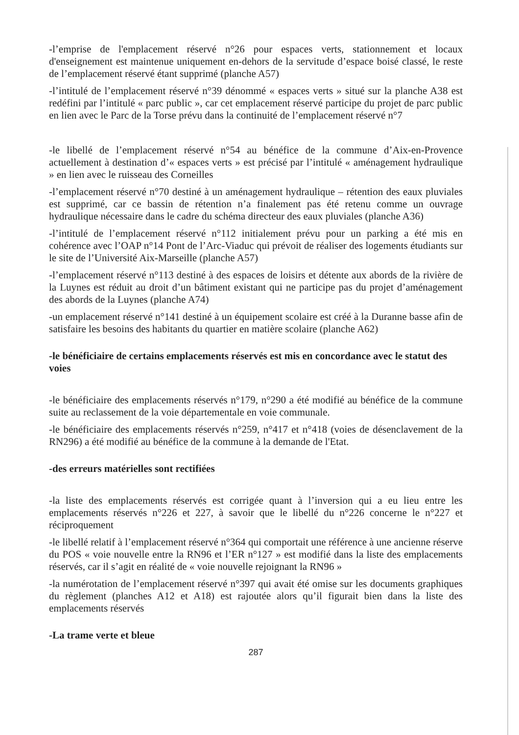-l’emprise de l'emplacement réservé n°26 pour espaces verts, stationnement et locaux d'enseignement est maintenue uniquement en-dehors de la servitude d’espace boisé classé, le reste de l’emplacement réservé étant supprimé (planche A57)
-l’intitulé de l’emplacement réservé n°39 dénommé « espaces verts » situé sur la planche A38 est redéfini par l’intitulé « parc public », car cet emplacement réservé participe du projet de parc public en lien avec le Parc de la Torse prévu dans la continuité de l’emplacement réservé n°7
-le libellé de l’emplacement réservé n°54 au bénéfice de la commune d’Aix-en-Provence actuellement à destination d’« espaces verts » est précisé par l’intitulé « aménagement hydraulique » en lien avec le ruisseau des Corneilles
-l’emplacement réservé n°70 destiné à un aménagement hydraulique – rétention des eaux pluviales est supprimé, car ce bassin de rétention n’a finalement pas été retenu comme un ouvrage hydraulique nécessaire dans le cadre du schéma directeur des eaux pluviales (planche A36)
-l’intitulé de l’emplacement réservé n°112 initialement prévu pour un parking a été mis en cohérence avec l’OAP n°14 Pont de l’Arc-Viaduc qui prévoit de réaliser des logements étudiants sur le site de l’Université Aix-Marseille (planche A57)
-l’emplacement réservé n°113 destiné à des espaces de loisirs et détente aux abords de la rivière de la Luynes est réduit au droit d’un bâtiment existant qui ne participe pas du projet d’aménagement des abords de la Luynes (planche A74)
-un emplacement réservé n°141 destiné à un équipement scolaire est créé à la Duranne basse afin de satisfaire les besoins des habitants du quartier en matière scolaire (planche A62)
-le bénéficiaire de certains emplacements réservés est mis en concordance avec le statut des voies
-le bénéficiaire des emplacements réservés n°179, n°290 a été modifié au bénéfice de la commune suite au reclassement de la voie départementale en voie communale.
-le bénéficiaire des emplacements réservés n°259, n°417 et n°418 (voies de désenclavement de la RN296) a été modifié au bénéfice de la commune à la demande de l'Etat.
-des erreurs matérielles sont rectifiées
-la liste des emplacements réservés est corrigée quant à l’inversion qui a eu lieu entre les emplacements réservés n°226 et 227, à savoir que le libellé du n°226 concerne le n°227 et réciproquement
-le libellé relatif à l’emplacement réservé n°364 qui comportait une référence à une ancienne réserve du POS « voie nouvelle entre la RN96 et l’ER n°127 » est modifié dans la liste des emplacements réservés, car il s’agit en réalité de « voie nouvelle rejoignant la RN96 »
-la numérotation de l’emplacement réservé n°397 qui avait été omise sur les documents graphiques du règlement (planches A12 et A18) est rajoutée alors qu’il figurait bien dans la liste des emplacements réservés
-La trame verte et bleue
287